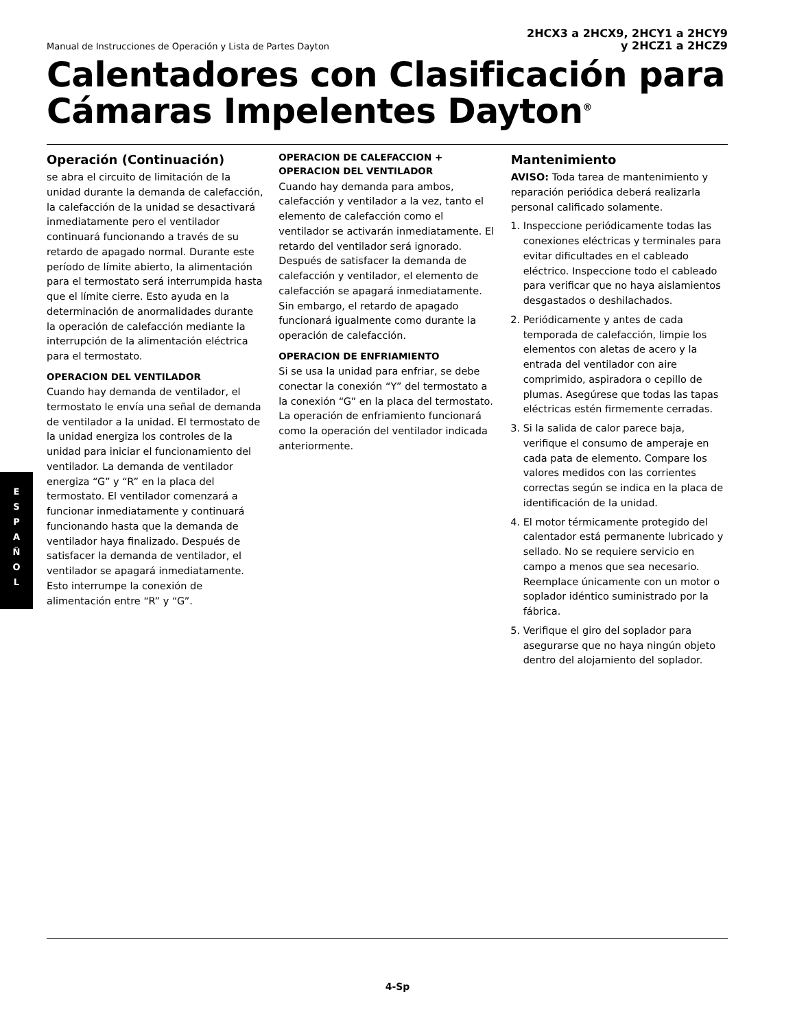Manual de Instrucciones de Operación y Lista de Partes Dayton
2HCX3 a 2HCX9, 2HCY1 a 2HCY9
y 2HCZ1 a 2HCZ9
Calentadores con Clasificación para Cámaras Impelentes Dayton<sup>®</sup>
Operación (Continuación)
se abra el circuito de limitación de la unidad durante la demanda de calefacción, la calefacción de la unidad se desactivará inmediatamente pero el ventilador continuará funcionando a través de su retardo de apagado normal. Durante este período de límite abierto, la alimentación para el termostato será interrumpida hasta que el límite cierre. Esto ayuda en la determinación de anormalidades durante la operación de calefacción mediante la interrupción de la alimentación eléctrica para el termostato.
OPERACION DEL VENTILADOR
Cuando hay demanda de ventilador, el termostato le envía una señal de demanda de ventilador a la unidad. El termostato de la unidad energiza los controles de la unidad para iniciar el funcionamiento del ventilador. La demanda de ventilador energiza “G” y “R” en la placa del termostato. El ventilador comenzará a funcionar inmediatamente y continuará funcionando hasta que la demanda de ventilador haya finalizado. Después de satisfacer la demanda de ventilador, el ventilador se apagará inmediatamente. Esto interrumpe la conexión de alimentación entre “R” y “G”.
OPERACION DE CALEFACCION + OPERACION DEL VENTILADOR
Cuando hay demanda para ambos, calefacción y ventilador a la vez, tanto el elemento de calefacción como el ventilador se activarán inmediatamente. El retardo del ventilador será ignorado. Después de satisfacer la demanda de calefacción y ventilador, el elemento de calefacción se apagará inmediatamente. Sin embargo, el retardo de apagado funcionará igualmente como durante la operación de calefacción.
OPERACION DE ENFRIAMIENTO
Si se usa la unidad para enfriar, se debe conectar la conexión “Y” del termostato a la conexión “G” en la placa del termostato. La operación de enfriamiento funcionará como la operación del ventilador indicada anteriormente.
Mantenimiento
AVISO: Toda tarea de mantenimiento y reparación periódica deberá realizarla personal calificado solamente.
1. Inspeccione periódicamente todas las conexiones eléctricas y terminales para evitar dificultades en el cableado eléctrico. Inspeccione todo el cableado para verificar que no haya aislamientos desgastados o deshilachados.
2. Periódicamente y antes de cada temporada de calefacción, limpie los elementos con aletas de acero y la entrada del ventilador con aire comprimido, aspiradora o cepillo de plumas. Asegúrese que todas las tapas eléctricas estén firmemente cerradas.
3. Si la salida de calor parece baja, verifique el consumo de amperaje en cada pata de elemento. Compare los valores medidos con las corrientes correctas según se indica en la placa de identificación de la unidad.
4. El motor térmicamente protegido del calentador está permanente lubricado y sellado. No se requiere servicio en campo a menos que sea necesario. Reemplace únicamente con un motor o soplador idéntico suministrado por la fábrica.
5. Verifique el giro del soplador para asegurarse que no haya ningún objeto dentro del alojamiento del soplador.
E
S
P
A
Ñ
O
L
4-Sp